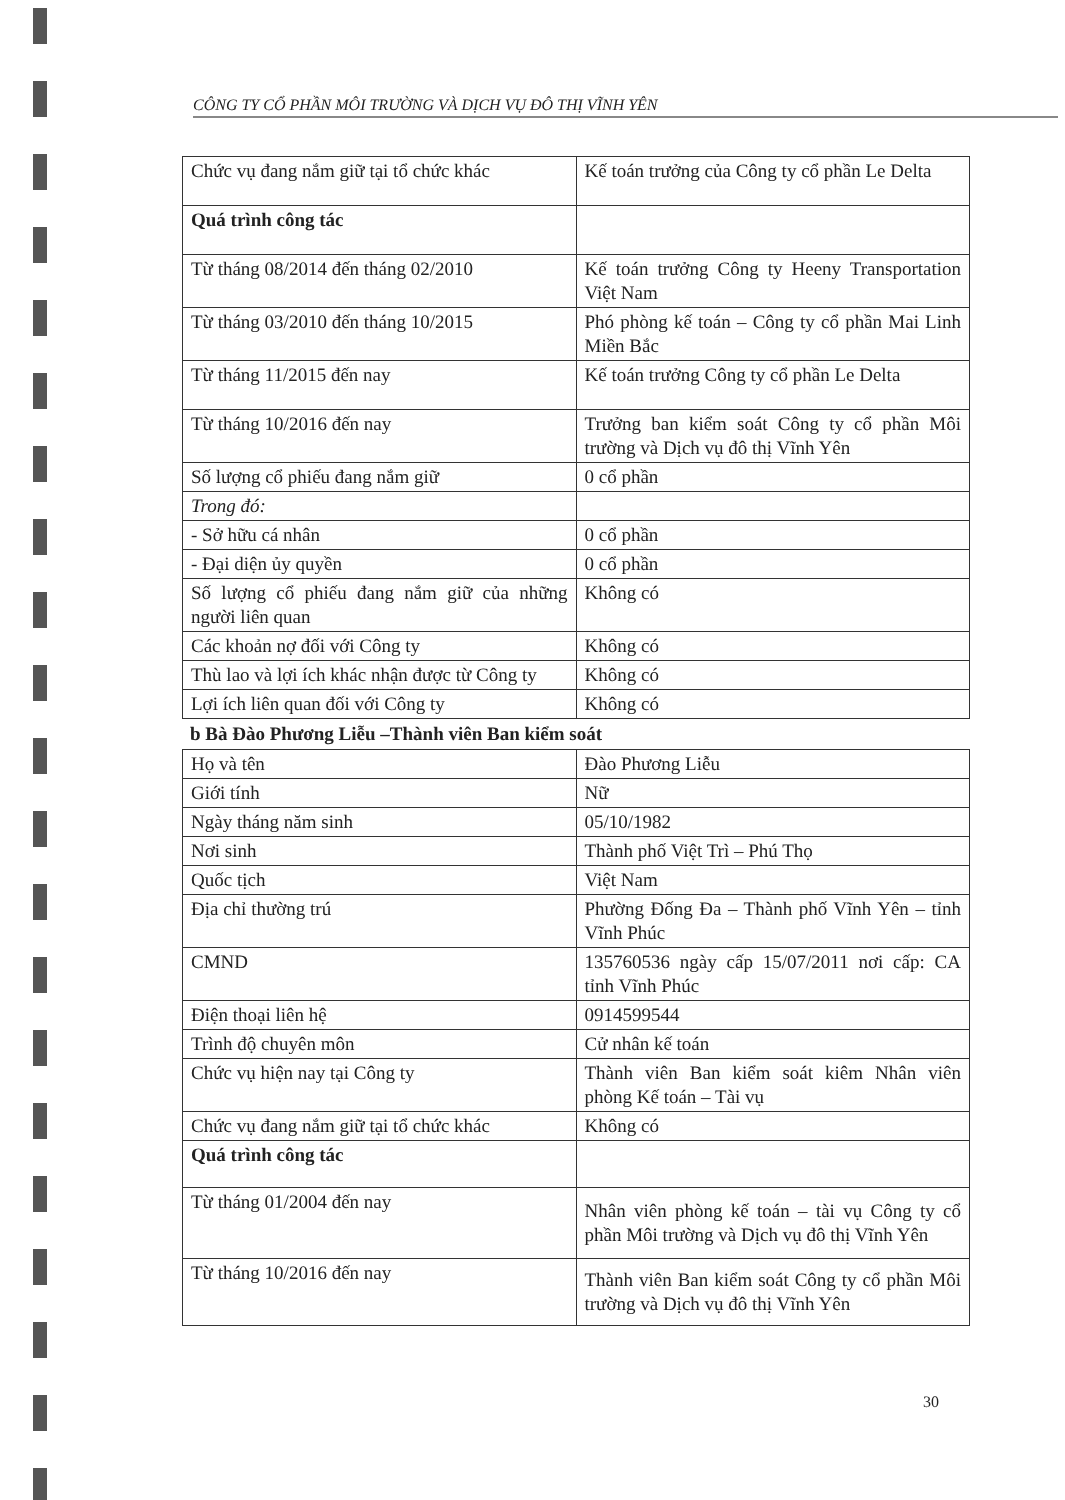CÔNG TY CỔ PHẦN MÔI TRƯỜNG VÀ DỊCH VỤ ĐÔ THỊ VĨNH YÊN
| Chức vụ đang nắm giữ tại tổ chức khác | Kế toán trưởng của Công ty cổ phần Le Delta |
| Quá trình công tác | |
| Từ tháng 08/2014 đến tháng 02/2010 | Kế toán trưởng Công ty Heeny Transportation Việt Nam |
| Từ tháng 03/2010 đến tháng 10/2015 | Phó phòng kế toán – Công ty cổ phần Mai Linh Miền Bắc |
| Từ tháng 11/2015 đến nay | Kế toán trưởng Công ty cổ phần Le Delta |
| Từ tháng 10/2016 đến nay | Trưởng ban kiểm soát Công ty cổ phần Môi trường và Dịch vụ đô thị Vĩnh Yên |
| Số lượng cổ phiếu đang nắm giữ | 0 cổ phần |
| Trong đó: | |
| - Sở hữu cá nhân | 0 cổ phần |
| - Đại diện ủy quyền | 0 cổ phần |
| Số lượng cổ phiếu đang nắm giữ của những người liên quan | Không có |
| Các khoản nợ đối với Công ty | Không có |
| Thù lao và lợi ích khác nhận được từ Công ty | Không có |
| Lợi ích liên quan đối với Công ty | Không có |
b Bà Đào Phương Liễu –Thành viên Ban kiểm soát
| Họ và tên | Đào Phương Liễu |
| Giới tính | Nữ |
| Ngày tháng năm sinh | 05/10/1982 |
| Nơi sinh | Thành phố Việt Trì – Phú Thọ |
| Quốc tịch | Việt Nam |
| Địa chỉ thường trú | Phường Đống Đa – Thành phố Vĩnh Yên – tỉnh Vĩnh Phúc |
| CMND | 135760536 ngày cấp 15/07/2011 nơi cấp: CA tỉnh Vĩnh Phúc |
| Điện thoại liên hệ | 0914599544 |
| Trình độ chuyên môn | Cử nhân kế toán |
| Chức vụ hiện nay tại Công ty | Thành viên Ban kiểm soát kiêm Nhân viên phòng Kế toán – Tài vụ |
| Chức vụ đang nắm giữ tại tổ chức khác | Không có |
| Quá trình công tác | |
| Từ tháng 01/2004 đến nay | Nhân viên phòng kế toán – tài vụ Công ty cổ phần Môi trường và Dịch vụ đô thị Vĩnh Yên |
| Từ tháng 10/2016 đến nay | Thành viên Ban kiểm soát Công ty cổ phần Môi trường và Dịch vụ đô thị Vĩnh Yên |
30